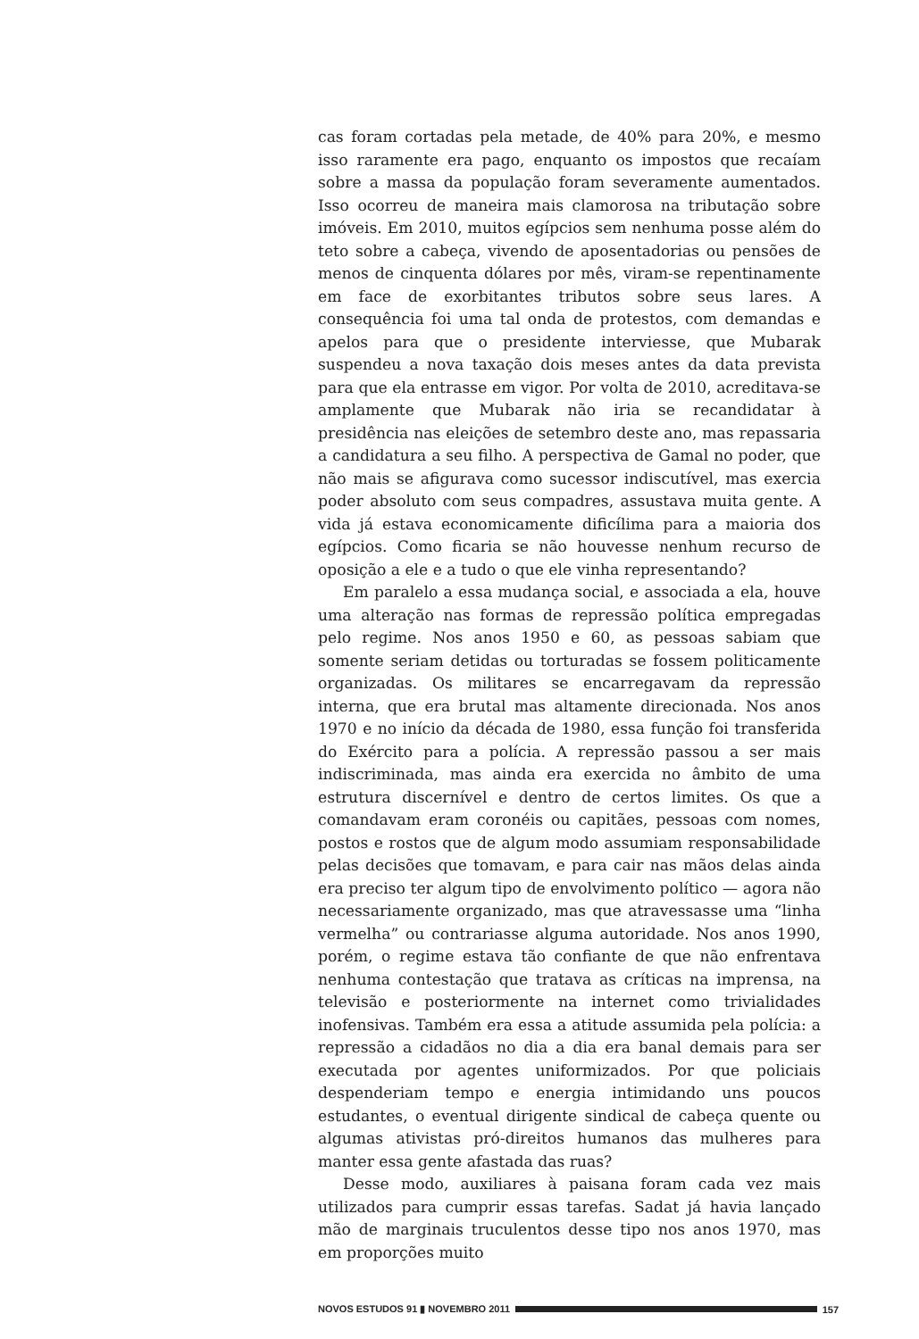cas foram cortadas pela metade, de 40% para 20%, e mesmo isso raramente era pago, enquanto os impostos que recaíam sobre a massa da população foram severamente aumentados. Isso ocorreu de maneira mais clamorosa na tributação sobre imóveis. Em 2010, muitos egípcios sem nenhuma posse além do teto sobre a cabeça, vivendo de aposentadorias ou pensões de menos de cinquenta dólares por mês, viram-se repentinamente em face de exorbitantes tributos sobre seus lares. A consequência foi uma tal onda de protestos, com demandas e apelos para que o presidente interviesse, que Mubarak suspendeu a nova taxação dois meses antes da data prevista para que ela entrasse em vigor. Por volta de 2010, acreditava-se amplamente que Mubarak não iria se recandidatar à presidência nas eleições de setembro deste ano, mas repassaria a candidatura a seu filho. A perspectiva de Gamal no poder, que não mais se afigurava como sucessor indiscutível, mas exercia poder absoluto com seus compadres, assustava muita gente. A vida já estava economicamente dificílima para a maioria dos egípcios. Como ficaria se não houvesse nenhum recurso de oposição a ele e a tudo o que ele vinha representando?
Em paralelo a essa mudança social, e associada a ela, houve uma alteração nas formas de repressão política empregadas pelo regime. Nos anos 1950 e 60, as pessoas sabiam que somente seriam detidas ou torturadas se fossem politicamente organizadas. Os militares se encarregavam da repressão interna, que era brutal mas altamente direcionada. Nos anos 1970 e no início da década de 1980, essa função foi transferida do Exército para a polícia. A repressão passou a ser mais indiscriminada, mas ainda era exercida no âmbito de uma estrutura discernível e dentro de certos limites. Os que a comandavam eram coronéis ou capitães, pessoas com nomes, postos e rostos que de algum modo assumiam responsabilidade pelas decisões que tomavam, e para cair nas mãos delas ainda era preciso ter algum tipo de envolvimento político — agora não necessariamente organizado, mas que atravessasse uma “linha vermelha” ou contrariasse alguma autoridade. Nos anos 1990, porém, o regime estava tão confiante de que não enfrentava nenhuma contestação que tratava as críticas na imprensa, na televisão e posteriormente na internet como trivialidades inofensivas. Também era essa a atitude assumida pela polícia: a repressão a cidadãos no dia a dia era banal demais para ser executada por agentes uniformizados. Por que policiais despenderiam tempo e energia intimidando uns poucos estudantes, o eventual dirigente sindical de cabeça quente ou algumas ativistas pró-direitos humanos das mulheres para manter essa gente afastada das ruas?
Desse modo, auxiliares à paisana foram cada vez mais utilizados para cumprir essas tarefas. Sadat já havia lançado mão de marginais truculentos desse tipo nos anos 1970, mas em proporções muito
NOVOS ESTUDOS 91 ▮ NOVEMBRO 2011 157